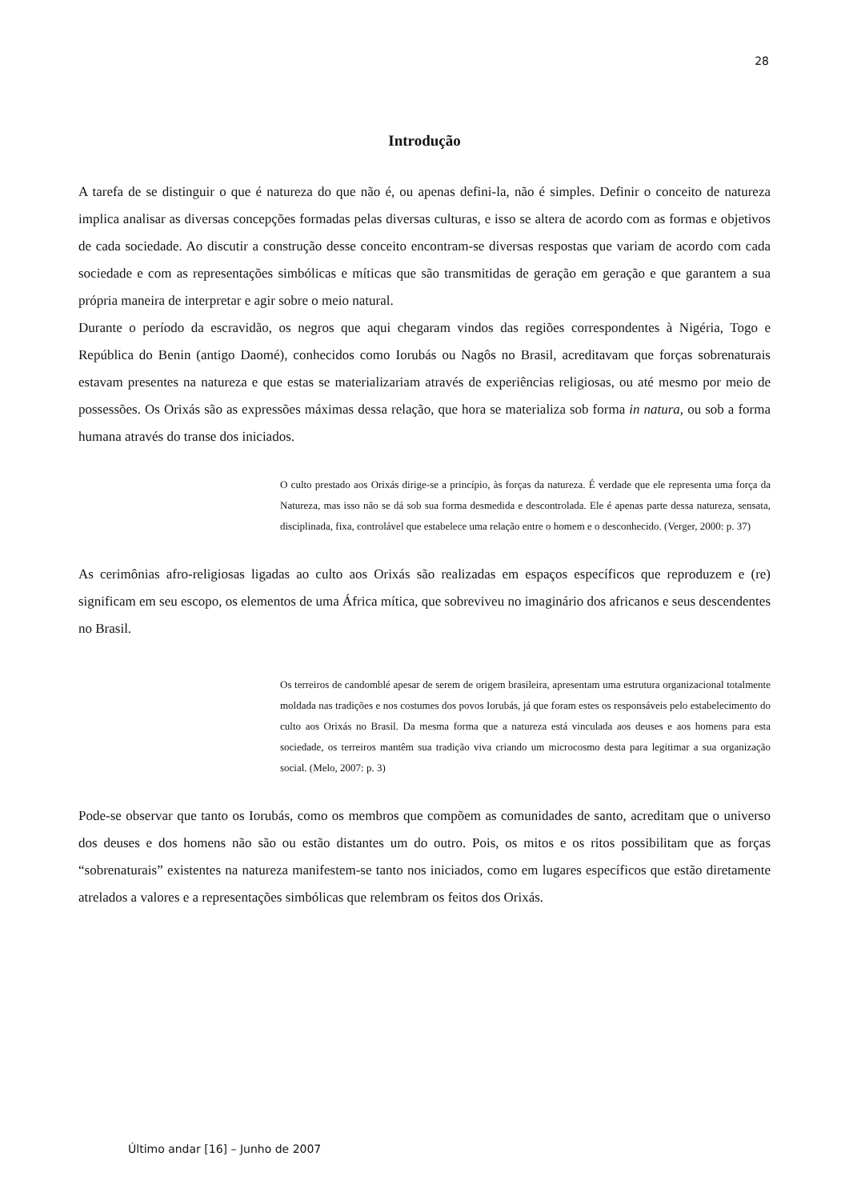28
Introdução
A tarefa de se distinguir o que é natureza do que não é, ou apenas defini-la, não é simples. Definir o conceito de natureza implica analisar as diversas concepções formadas pelas diversas culturas, e isso se altera de acordo com as formas e objetivos de cada sociedade. Ao discutir a construção desse conceito encontram-se diversas respostas que variam de acordo com cada sociedade e com as representações simbólicas e míticas que são transmitidas de geração em geração e que garantem a sua própria maneira de interpretar e agir sobre o meio natural.
Durante o período da escravidão, os negros que aqui chegaram vindos das regiões correspondentes à Nigéria, Togo e República do Benin (antigo Daomé), conhecidos como Iorubás ou Nagôs no Brasil, acreditavam que forças sobrenaturais estavam presentes na natureza e que estas se materializariam através de experiências religiosas, ou até mesmo por meio de possessões. Os Orixás são as expressões máximas dessa relação, que hora se materializa sob forma in natura, ou sob a forma humana através do transe dos iniciados.
O culto prestado aos Orixás dirige-se a princípio, às forças da natureza. É verdade que ele representa uma força da Natureza, mas isso não se dá sob sua forma desmedida e descontrolada. Ele é apenas parte dessa natureza, sensata, disciplinada, fixa, controlável que estabelece uma relação entre o homem e o desconhecido. (Verger, 2000: p. 37)
As cerimônias afro-religiosas ligadas ao culto aos Orixás são realizadas em espaços específicos que reproduzem e (re) significam em seu escopo, os elementos de uma África mítica, que sobreviveu no imaginário dos africanos e seus descendentes no Brasil.
Os terreiros de candomblé apesar de serem de origem brasileira, apresentam uma estrutura organizacional totalmente moldada nas tradições e nos costumes dos povos Iorubás, já que foram estes os responsáveis pelo estabelecimento do culto aos Orixás no Brasil. Da mesma forma que a natureza está vinculada aos deuses e aos homens para esta sociedade, os terreiros mantêm sua tradição viva criando um microcosmo desta para legitimar a sua organização social. (Melo, 2007: p. 3)
Pode-se observar que tanto os Iorubás, como os membros que compõem as comunidades de santo, acreditam que o universo dos deuses e dos homens não são ou estão distantes um do outro. Pois, os mitos e os ritos possibilitam que as forças “sobrenaturais” existentes na natureza manifestem-se tanto nos iniciados, como em lugares específicos que estão diretamente atrelados a valores e a representações simbólicas que relembram os feitos dos Orixás.
Último andar [16] – Junho de 2007